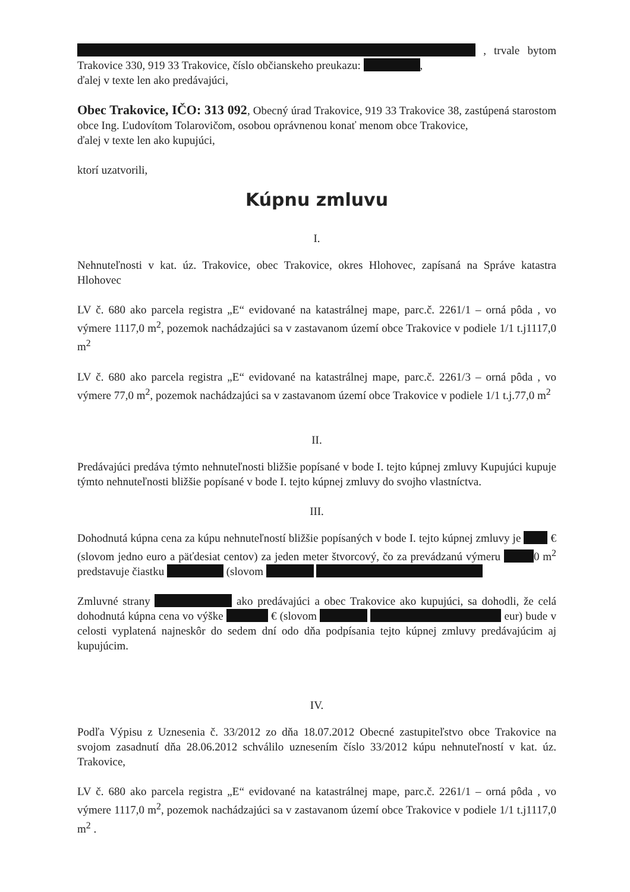, trvale bytom Trakovice 330, 919 33 Trakovice, číslo občianskeho preukazu: ,
ďalej v texte len ako predávajúci,
Obec Trakovice, IČO: 313 092, Obecný úrad Trakovice, 919 33 Trakovice 38, zastúpená starostom obce Ing. Ľudovítom Tolarovičom, osobou oprávnenou konať menom obce Trakovice,
ďalej v texte len ako kupujúci,
ktorí uzatvorili,
Kúpnu zmluvu
I.
Nehnuteľnosti v kat. úz. Trakovice, obec Trakovice, okres Hlohovec, zapísaná na Správe katastra Hlohovec
LV č. 680 ako parcela registra „E“ evidované na katastrálnej mape, parc.č. 2261/1 – orná pôda , vo výmere 1117,0 m<sup>2</sup>, pozemok nachádzajúci sa v zastavanom území obce Trakovice v podiele 1/1 t.j1117,0 m<sup>2</sup>
LV č. 680 ako parcela registra „E“ evidované na katastrálnej mape, parc.č. 2261/3 – orná pôda , vo výmere 77,0 m<sup>2</sup>, pozemok nachádzajúci sa v zastavanom území obce Trakovice v podiele 1/1 t.j.77,0 m<sup>2</sup>
II.
Predávajúci predáva týmto nehnuteľnosti bližšie popísané v bode I. tejto kúpnej zmluvy Kupujúci kupuje týmto nehnuteľnosti bližšie popísané v bode I. tejto kúpnej zmluvy do svojho vlastníctva.
III.
Dohodnutá kúpna cena za kúpu nehnuteľností bližšie popísaných v bode I. tejto kúpnej zmluvy je € (slovom jedno euro a päťdesiat centov) za jeden meter štvorcový, čo za prevádzanú výmeru 0 m<sup>2</sup> predstavuje čiastku (slovom
Zmluvné strany ako predávajúci a obec Trakovice ako kupujúci, sa dohodli, že celá dohodnutá kúpna cena vo výške € (slovom eur) bude v celosti vyplatená najneskôr do sedem dní odo dňa podpísania tejto kúpnej zmluvy predávajúcim aj kupujúcim.
IV.
Podľa Výpisu z Uznesenia č. 33/2012 zo dňa 18.07.2012 Obecné zastupiteľstvo obce Trakovice na svojom zasadnutí dňa 28.06.2012 schválilo uznesením číslo 33/2012 kúpu nehnuteľností v kat. úz. Trakovice,
LV č. 680 ako parcela registra „E“ evidované na katastrálnej mape, parc.č. 2261/1 – orná pôda , vo výmere 1117,0 m<sup>2</sup>, pozemok nachádzajúci sa v zastavanom území obce Trakovice v podiele 1/1 t.j1117,0 m<sup>2</sup> .